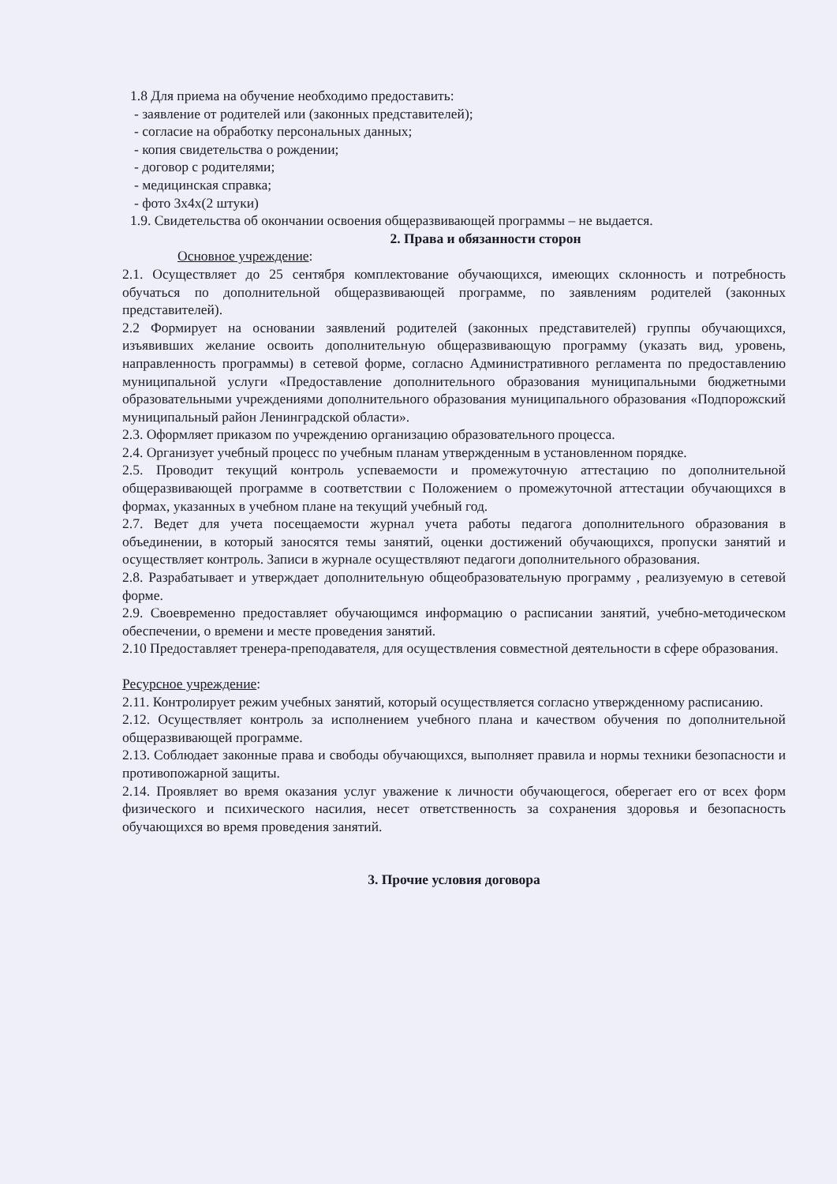1.8 Для приема на обучение необходимо предоставить:
- заявление от родителей или (законных представителей);
- согласие на обработку персональных данных;
- копия свидетельства о рождении;
- договор с родителями;
- медицинская справка;
- фото 3х4х(2 штуки)
1.9. Свидетельства об окончании освоения общеразвивающей программы – не выдается.
2. Права и обязанности сторон
Основное учреждение:
2.1. Осуществляет до 25 сентября комплектование обучающихся, имеющих склонность и потребность обучаться по дополнительной общеразвивающей программе, по заявлениям родителей (законных представителей).
2.2 Формирует на основании заявлений родителей (законных представителей) группы обучающихся, изъявивших желание освоить дополнительную общеразвивающую программу (указать вид, уровень, направленность программы) в сетевой форме, согласно Административного регламента по предоставлению муниципальной услуги «Предоставление дополнительного образования муниципальными бюджетными образовательными учреждениями дополнительного образования муниципального образования «Подпорожский муниципальный район Ленинградской области».
2.3. Оформляет приказом по учреждению организацию образовательного процесса.
2.4. Организует учебный процесс по учебным планам утвержденным в установленном порядке.
2.5. Проводит текущий контроль успеваемости и промежуточную аттестацию по дополнительной общеразвивающей программе в соответствии с Положением о промежуточной аттестации обучающихся в формах, указанных в учебном плане на текущий учебный год.
2.7. Ведет для учета посещаемости журнал учета работы педагога дополнительного образования в объединении, в который заносятся темы занятий, оценки достижений обучающихся, пропуски занятий и осуществляет контроль. Записи в журнале осуществляют педагоги дополнительного образования.
2.8. Разрабатывает и утверждает дополнительную общеобразовательную программу , реализуемую в сетевой форме.
2.9. Своевременно предоставляет обучающимся информацию о расписании занятий, учебно-методическом обеспечении, о времени и месте проведения занятий.
2.10 Предоставляет тренера-преподавателя, для осуществления совместной деятельности в сфере образования.
Ресурсное учреждение:
2.11. Контролирует режим учебных занятий, который осуществляется согласно утвержденному расписанию.
2.12. Осуществляет контроль за исполнением учебного плана и качеством обучения по дополнительной общеразвивающей программе.
2.13. Соблюдает законные права и свободы обучающихся, выполняет правила и нормы техники безопасности и противопожарной защиты.
2.14. Проявляет во время оказания услуг уважение к личности обучающегося, оберегает его от всех форм физического и психического насилия, несет ответственность за сохранения здоровья и безопасность обучающихся во время проведения занятий.
3. Прочие условия договора